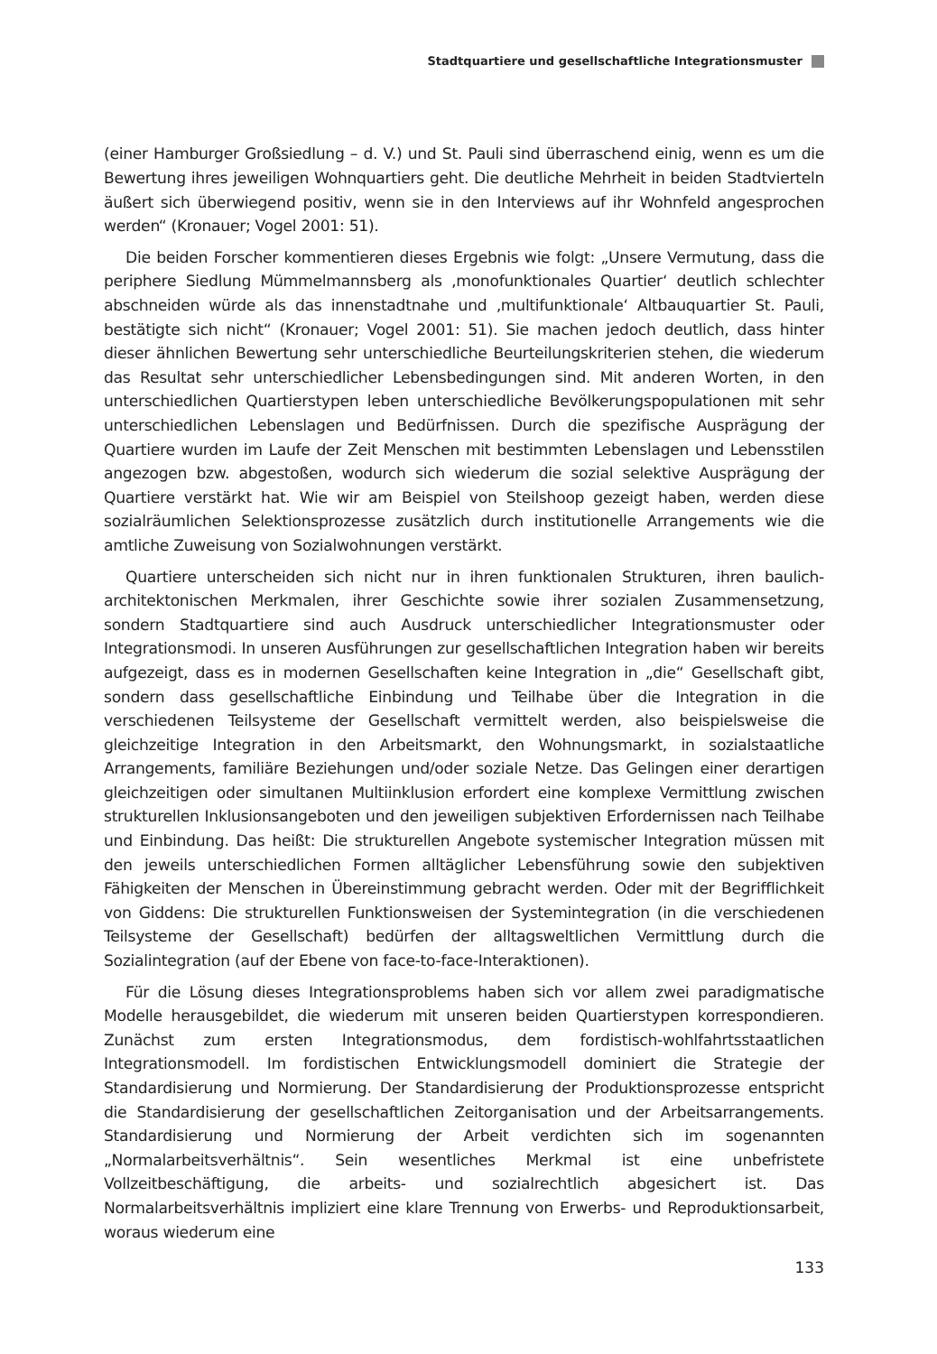Stadtquartiere und gesellschaftliche Integrationsmuster
(einer Hamburger Großsiedlung – d. V.) und St. Pauli sind überraschend einig, wenn es um die Bewertung ihres jeweiligen Wohnquartiers geht. Die deutliche Mehrheit in beiden Stadtvierteln äußert sich überwiegend positiv, wenn sie in den Interviews auf ihr Wohnfeld angesprochen werden“ (Kronauer; Vogel 2001: 51).
Die beiden Forscher kommentieren dieses Ergebnis wie folgt: „Unsere Vermutung, dass die periphere Siedlung Mümmelmannsberg als ‚monofunktionales Quartier‘ deutlich schlechter abschneiden würde als das innenstadtnahe und ‚multifunktionale‘ Altbauquartier St. Pauli, bestätigte sich nicht“ (Kronauer; Vogel 2001: 51). Sie machen jedoch deutlich, dass hinter dieser ähnlichen Bewertung sehr unterschiedliche Beurteilungskriterien stehen, die wiederum das Resultat sehr unterschiedlicher Lebensbedingungen sind. Mit anderen Worten, in den unterschiedlichen Quartierstypen leben unterschiedliche Bevölkerungspopulationen mit sehr unterschiedlichen Lebenslagen und Bedürfnissen. Durch die spezifische Ausprägung der Quartiere wurden im Laufe der Zeit Menschen mit bestimmten Lebenslagen und Lebensstilen angezogen bzw. abgestoßen, wodurch sich wiederum die sozial selektive Ausprägung der Quartiere verstärkt hat. Wie wir am Beispiel von Steilshoop gezeigt haben, werden diese sozialräumlichen Selektionsprozesse zusätzlich durch institutionelle Arrangements wie die amtliche Zuweisung von Sozialwohnungen verstärkt.
Quartiere unterscheiden sich nicht nur in ihren funktionalen Strukturen, ihren baulich-architektonischen Merkmalen, ihrer Geschichte sowie ihrer sozialen Zusammensetzung, sondern Stadtquartiere sind auch Ausdruck unterschiedlicher Integrationsmuster oder Integrationsmodi. In unseren Ausführungen zur gesellschaftlichen Integration haben wir bereits aufgezeigt, dass es in modernen Gesellschaften keine Integration in „die“ Gesellschaft gibt, sondern dass gesellschaftliche Einbindung und Teilhabe über die Integration in die verschiedenen Teilsysteme der Gesellschaft vermittelt werden, also beispielsweise die gleichzeitige Integration in den Arbeitsmarkt, den Wohnungsmarkt, in sozialstaatliche Arrangements, familiäre Beziehungen und/oder soziale Netze. Das Gelingen einer derartigen gleichzeitigen oder simultanen Multiinklusion erfordert eine komplexe Vermittlung zwischen strukturellen Inklusionsangeboten und den jeweiligen subjektiven Erfordernissen nach Teilhabe und Einbindung. Das heißt: Die strukturellen Angebote systemischer Integration müssen mit den jeweils unterschiedlichen Formen alltäglicher Lebensführung sowie den subjektiven Fähigkeiten der Menschen in Übereinstimmung gebracht werden. Oder mit der Begrifflichkeit von Giddens: Die strukturellen Funktionsweisen der Systemintegration (in die verschiedenen Teilsysteme der Gesellschaft) bedürfen der alltagsweltlichen Vermittlung durch die Sozialintegration (auf der Ebene von face-to-face-Interaktionen).
Für die Lösung dieses Integrationsproblems haben sich vor allem zwei paradigmatische Modelle herausgebildet, die wiederum mit unseren beiden Quartierstypen korrespondieren. Zunächst zum ersten Integrationsmodus, dem fordistisch-wohlfahrtsstaatlichen Integrationsmodell. Im fordistischen Entwicklungsmodell dominiert die Strategie der Standardisierung und Normierung. Der Standardisierung der Produktionsprozesse entspricht die Standardisierung der gesellschaftlichen Zeitorganisation und der Arbeitsarrangements. Standardisierung und Normierung der Arbeit verdichten sich im sogenannten „Normalarbeitsverhältnis“. Sein wesentliches Merkmal ist eine unbefristete Vollzeitbeschäftigung, die arbeits- und sozialrechtlich abgesichert ist. Das Normalarbeitsverhältnis impliziert eine klare Trennung von Erwerbs- und Reproduktionsarbeit, woraus wiederum eine
133